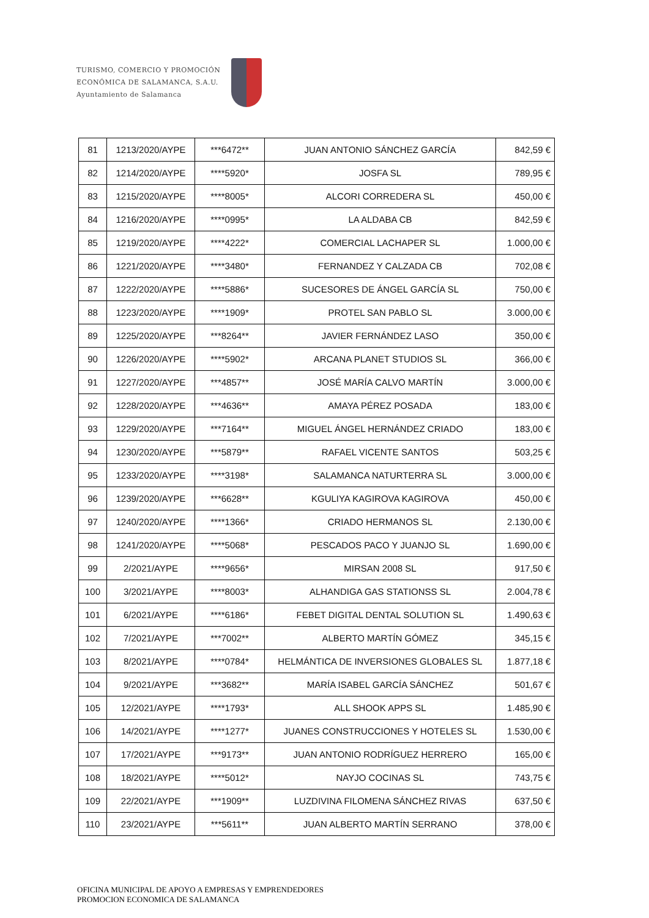TURISMO, COMERCIO Y PROMOCIÓN
ECONÓMICA DE SALAMANCA, S.A.U.
Ayuntamiento de Salamanca
| 81 | 1213/2020/AYPE | ***6472** | JUAN ANTONIO SÁNCHEZ GARCÍA | 842,59 € |
| 82 | 1214/2020/AYPE | ****5920* | JOSFA SL | 789,95 € |
| 83 | 1215/2020/AYPE | ****8005* | ALCORI CORREDERA SL | 450,00 € |
| 84 | 1216/2020/AYPE | ****0995* | LA ALDABA CB | 842,59 € |
| 85 | 1219/2020/AYPE | ****4222* | COMERCIAL LACHAPER SL | 1.000,00 € |
| 86 | 1221/2020/AYPE | ****3480* | FERNANDEZ Y CALZADA CB | 702,08 € |
| 87 | 1222/2020/AYPE | ****5886* | SUCESORES DE ÁNGEL GARCÍA SL | 750,00 € |
| 88 | 1223/2020/AYPE | ****1909* | PROTEL SAN PABLO SL | 3.000,00 € |
| 89 | 1225/2020/AYPE | ***8264** | JAVIER FERNÁNDEZ LASO | 350,00 € |
| 90 | 1226/2020/AYPE | ****5902* | ARCANA PLANET STUDIOS SL | 366,00 € |
| 91 | 1227/2020/AYPE | ***4857** | JOSÉ MARÍA CALVO MARTÍN | 3.000,00 € |
| 92 | 1228/2020/AYPE | ***4636** | AMAYA PÉREZ POSADA | 183,00 € |
| 93 | 1229/2020/AYPE | ***7164** | MIGUEL ÁNGEL HERNÁNDEZ CRIADO | 183,00 € |
| 94 | 1230/2020/AYPE | ***5879** | RAFAEL VICENTE SANTOS | 503,25 € |
| 95 | 1233/2020/AYPE | ****3198* | SALAMANCA NATURTERRA SL | 3.000,00 € |
| 96 | 1239/2020/AYPE | ***6628** | KGULIYA KAGIROVA KAGIROVA | 450,00 € |
| 97 | 1240/2020/AYPE | ****1366* | CRIADO HERMANOS SL | 2.130,00 € |
| 98 | 1241/2020/AYPE | ****5068* | PESCADOS PACO Y JUANJO SL | 1.690,00 € |
| 99 | 2/2021/AYPE | ****9656* | MIRSAN 2008 SL | 917,50 € |
| 100 | 3/2021/AYPE | ****8003* | ALHANDIGA GAS STATIONSS SL | 2.004,78 € |
| 101 | 6/2021/AYPE | ****6186* | FEBET DIGITAL DENTAL SOLUTION SL | 1.490,63 € |
| 102 | 7/2021/AYPE | ***7002** | ALBERTO MARTÍN GÓMEZ | 345,15 € |
| 103 | 8/2021/AYPE | ****0784* | HELMÁNTICA DE INVERSIONES GLOBALES SL | 1.877,18 € |
| 104 | 9/2021/AYPE | ***3682** | MARÍA ISABEL GARCÍA SÁNCHEZ | 501,67 € |
| 105 | 12/2021/AYPE | ****1793* | ALL SHOOK APPS SL | 1.485,90 € |
| 106 | 14/2021/AYPE | ****1277* | JUANES CONSTRUCCIONES Y HOTELES SL | 1.530,00 € |
| 107 | 17/2021/AYPE | ***9173** | JUAN ANTONIO RODRÍGUEZ HERRERO | 165,00 € |
| 108 | 18/2021/AYPE | ****5012* | NAYJO COCINAS SL | 743,75 € |
| 109 | 22/2021/AYPE | ***1909** | LUZDIVINA FILOMENA SÁNCHEZ RIVAS | 637,50 € |
| 110 | 23/2021/AYPE | ***5611** | JUAN ALBERTO MARTÍN SERRANO | 378,00 € |
OFICINA MUNICIPAL DE APOYO A EMPRESAS Y EMPRENDEDORES
PROMOCION ECONOMICA DE SALAMANCA